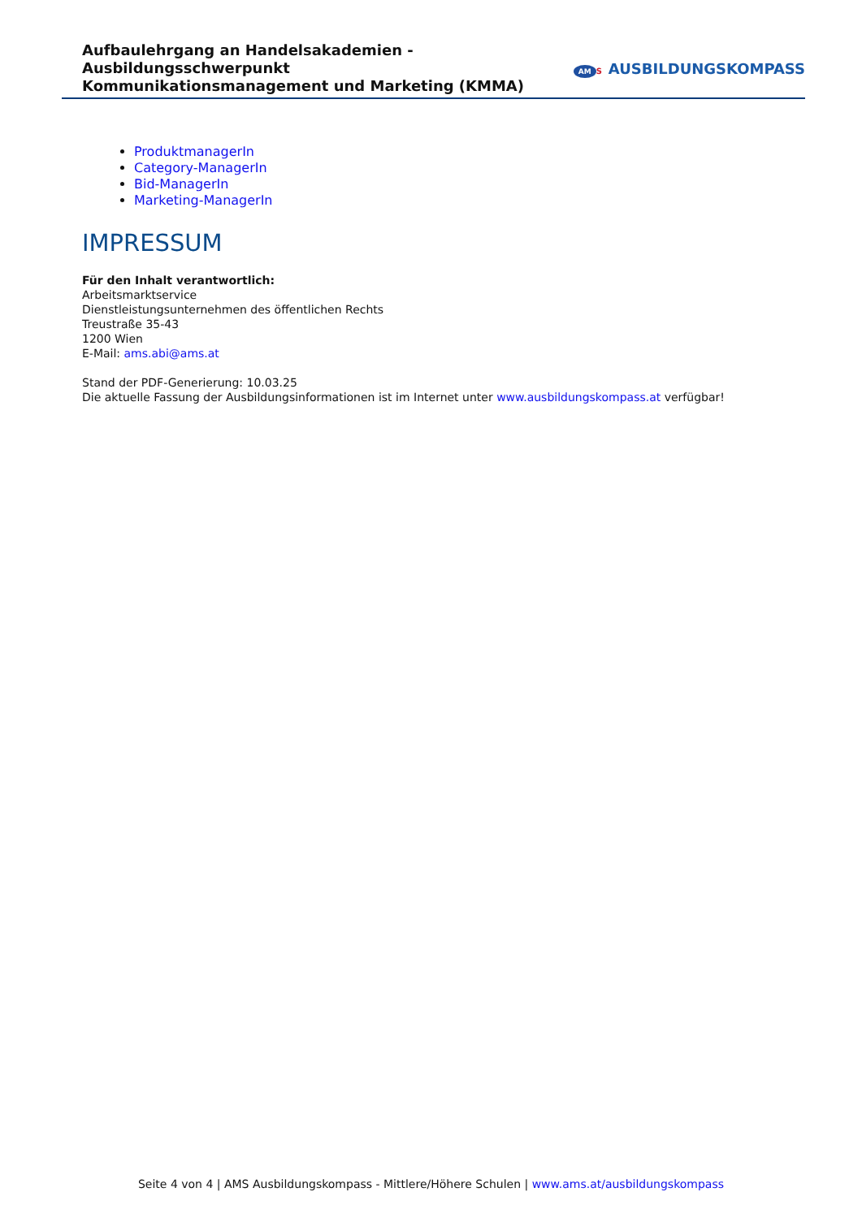Aufbaulehrgang an Handelsakademien - Ausbildungsschwerpunkt
Kommunikationsmanagement und Marketing (KMMA)
AM S AUSBILDUNGSKOMPASS
ProduktmanagerIn
Category-ManagerIn
Bid-ManagerIn
Marketing-ManagerIn
IMPRESSUM
Für den Inhalt verantwortlich:
Arbeitsmarktservice
Dienstleistungsunternehmen des öffentlichen Rechts
Treustraße 35-43
1200 Wien
E-Mail: ams.abi@ams.at
Stand der PDF-Generierung: 10.03.25
Die aktuelle Fassung der Ausbildungsinformationen ist im Internet unter www.ausbildungskompass.at verfügbar!
Seite 4 von 4 | AMS Ausbildungskompass - Mittlere/Höhere Schulen | www.ams.at/ausbildungskompass